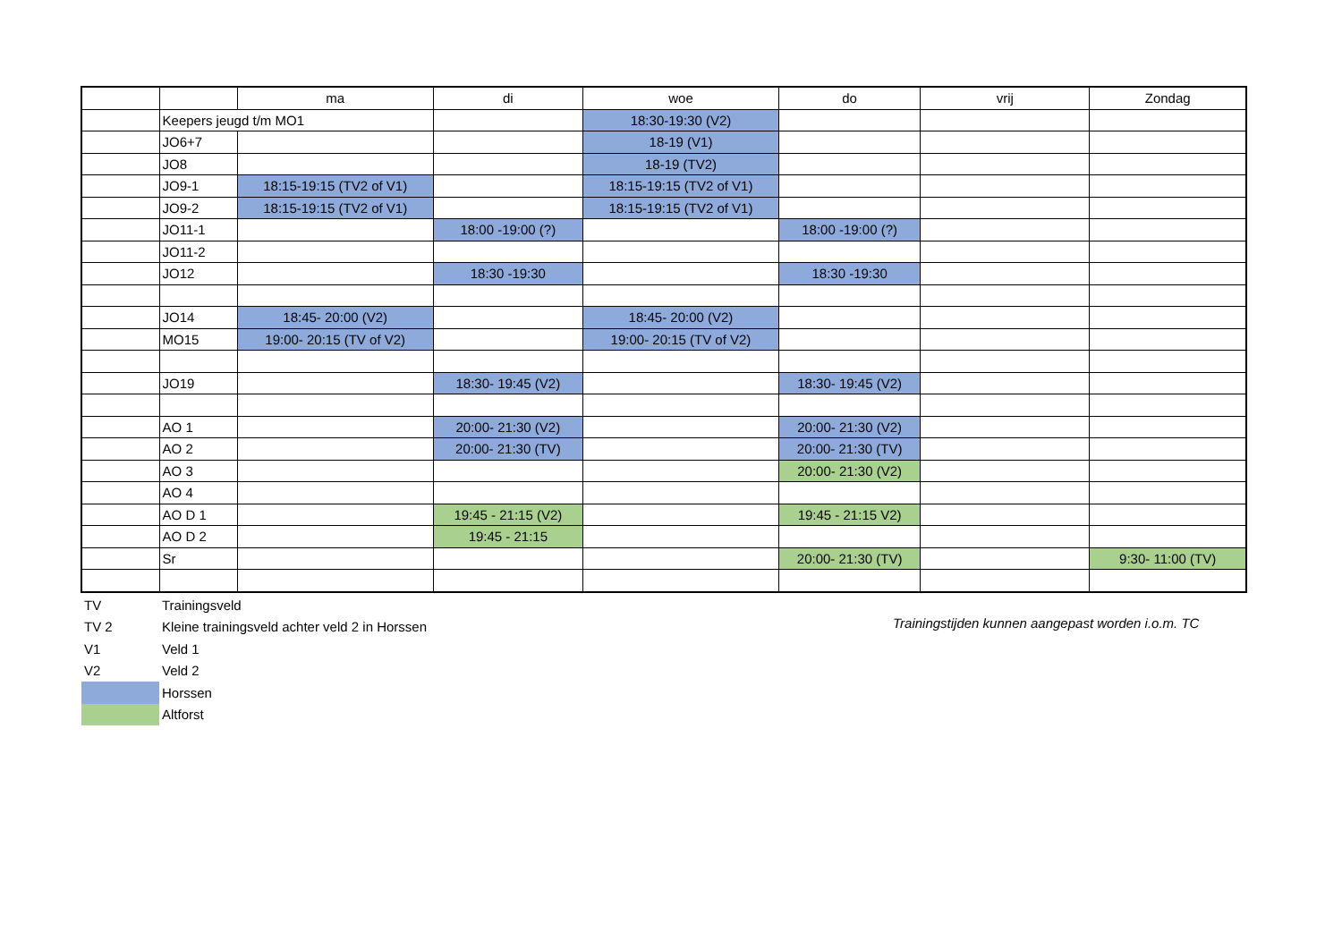| | | ma | di | woe | do | vrij | Zondag |
| | Keepers jeugd t/m MO1 | | | 18:30-19:30 (V2) | | | |
| | JO6+7 | | | 18-19 (V1) | | | |
| | JO8 | | | 18-19 (TV2) | | | |
| | JO9-1 | 18:15-19:15 (TV2 of V1) | | 18:15-19:15 (TV2 of V1) | | | |
| | JO9-2 | 18:15-19:15 (TV2 of V1) | | 18:15-19:15 (TV2 of V1) | | | |
| | JO11-1 | | 18:00 -19:00 (?) | | 18:00 -19:00 (?) | | |
| | JO11-2 | | | | | | |
| | JO12 | | 18:30 -19:30 | | 18:30 -19:30 | | |
| | JO14 | 18:45- 20:00 (V2) | | 18:45- 20:00 (V2) | | | |
| | MO15 | 19:00- 20:15 (TV of V2) | | 19:00- 20:15 (TV of V2) | | | |
| | JO19 | | 18:30- 19:45 (V2) | | 18:30- 19:45 (V2) | | |
| | AO 1 | | 20:00- 21:30 (V2) | | 20:00- 21:30 (V2) | | |
| | AO 2 | | 20:00- 21:30 (TV) | | 20:00- 21:30 (TV) | | |
| | AO 3 | | | | 20:00- 21:30 (V2) | | |
| | AO 4 | | | | | | |
| | AO D 1 | | 19:45 - 21:15 (V2) | | 19:45 - 21:15 V2) | | |
| | AO D 2 | | 19:45 - 21:15 | | | | |
| | Sr | | | | 20:00- 21:30 (TV) | | 9:30- 11:00 (TV) |
| TV | Trainingsveld |
| TV 2 | Kleine trainingsveld achter veld 2 in Horssen |
| V1 | Veld 1 |
| V2 | Veld 2 |
| | Horssen |
| | Altforst |
Trainingstijden kunnen aangepast worden i.o.m. TC